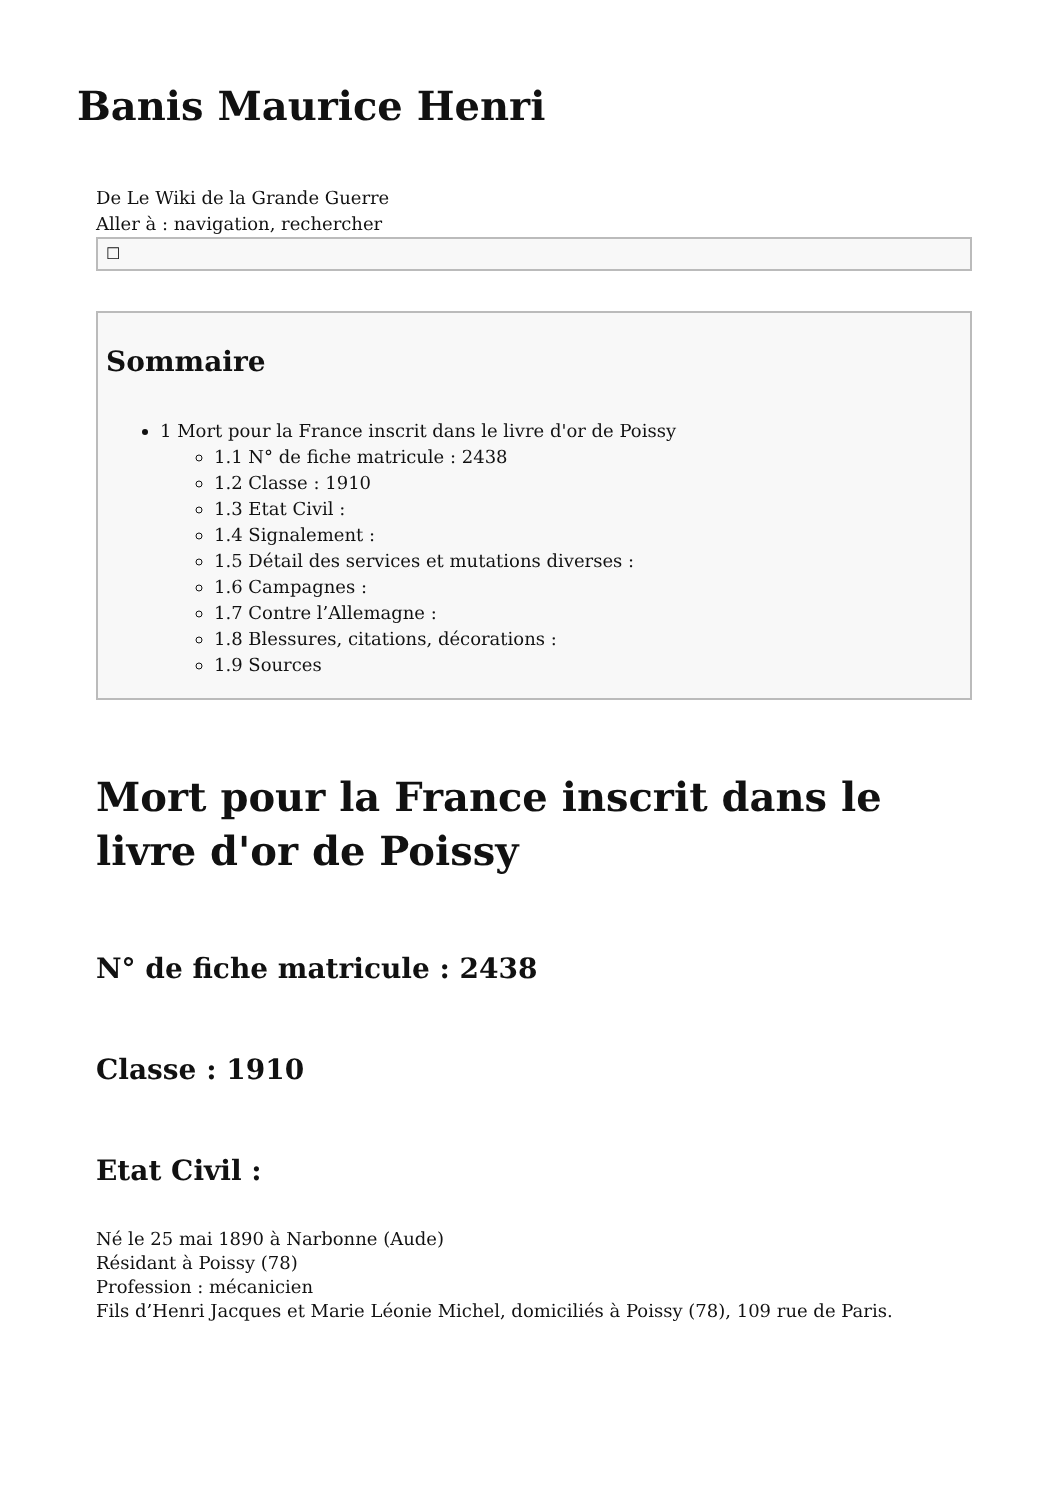Banis Maurice Henri
De Le Wiki de la Grande Guerre
Aller à : navigation, rechercher
☐
Sommaire
1 Mort pour la France inscrit dans le livre d'or de Poissy
1.1 N° de fiche matricule : 2438
1.2 Classe : 1910
1.3 Etat Civil :
1.4 Signalement :
1.5 Détail des services et mutations diverses :
1.6 Campagnes :
1.7 Contre l’Allemagne :
1.8 Blessures, citations, décorations :
1.9 Sources
Mort pour la France inscrit dans le livre d'or de Poissy
N° de fiche matricule : 2438
Classe : 1910
Etat Civil :
Né le 25 mai 1890 à Narbonne (Aude)
Résidant à Poissy (78)
Profession : mécanicien
Fils d’Henri Jacques et Marie Léonie Michel, domiciliés à Poissy (78), 109 rue de Paris.